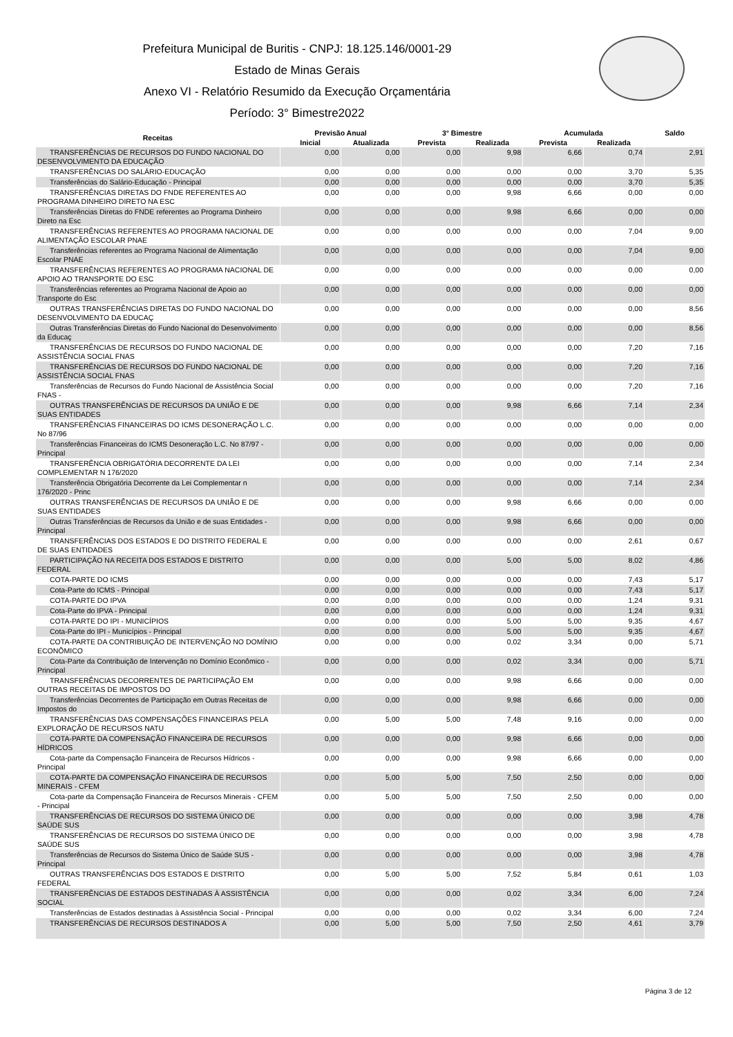Prefeitura Municipal de Buritis - CNPJ: 18.125.146/0001-29
Estado de Minas Gerais
Anexo VI - Relatório Resumido da Execução Orçamentária
Período: 3° Bimestre2022
| Receitas | Previsão Anual | | 3° Bimestre | | Acumulada | | Saldo |
| --- | --- | --- | --- | --- | --- | --- | --- |
| | Inicial | Atualizada | Prevista | Realizada | Prevista | Realizada | |
| TRANSFERÊNCIAS DE RECURSOS DO FUNDO NACIONAL DO DESENVOLVIMENTO DA EDUCAÇÃO | 0,00 | 0,00 | 0,00 | 9,98 | 6,66 | 0,74 | 2,91 |
| TRANSFERÊNCIAS DO SALÁRIO-EDUCAÇÃO | 0,00 | 0,00 | 0,00 | 0,00 | 0,00 | 3,70 | 5,35 |
| Transferências do Salário-Educação - Principal | 0,00 | 0,00 | 0,00 | 0,00 | 0,00 | 3,70 | 5,35 |
| TRANSFERÊNCIAS DIRETAS DO FNDE REFERENTES AO PROGRAMA DINHEIRO DIRETO NA ESC | 0,00 | 0,00 | 0,00 | 9,98 | 6,66 | 0,00 | 0,00 |
| Transferências Diretas do FNDE referentes ao Programa Dinheiro Direto na Esc | 0,00 | 0,00 | 0,00 | 9,98 | 6,66 | 0,00 | 0,00 |
| TRANSFERÊNCIAS REFERENTES AO PROGRAMA NACIONAL DE ALIMENTAÇÃO ESCOLAR PNAE | 0,00 | 0,00 | 0,00 | 0,00 | 0,00 | 7,04 | 9,00 |
| Transferências referentes ao Programa Nacional de Alimentação Escolar PNAE | 0,00 | 0,00 | 0,00 | 0,00 | 0,00 | 7,04 | 9,00 |
| TRANSFERÊNCIAS REFERENTES AO PROGRAMA NACIONAL DE APOIO AO TRANSPORTE DO ESC | 0,00 | 0,00 | 0,00 | 0,00 | 0,00 | 0,00 | 0,00 |
| Transferências referentes ao Programa Nacional de Apoio ao Transporte do Esc | 0,00 | 0,00 | 0,00 | 0,00 | 0,00 | 0,00 | 0,00 |
| OUTRAS TRANSFERÊNCIAS DIRETAS DO FUNDO NACIONAL DO DESENVOLVIMENTO DA EDUCAÇ | 0,00 | 0,00 | 0,00 | 0,00 | 0,00 | 0,00 | 8,56 |
| Outras Transferências Diretas do Fundo Nacional do Desenvolvimento da Educaç | 0,00 | 0,00 | 0,00 | 0,00 | 0,00 | 0,00 | 8,56 |
| TRANSFERÊNCIAS DE RECURSOS DO FUNDO NACIONAL DE ASSISTÊNCIA SOCIAL FNAS | 0,00 | 0,00 | 0,00 | 0,00 | 0,00 | 7,20 | 7,16 |
| TRANSFERÊNCIAS DE RECURSOS DO FUNDO NACIONAL DE ASSISTÊNCIA SOCIAL FNAS | 0,00 | 0,00 | 0,00 | 0,00 | 0,00 | 7,20 | 7,16 |
| Transferências de Recursos do Fundo Nacional de Assistência Social FNAS - | 0,00 | 0,00 | 0,00 | 0,00 | 0,00 | 7,20 | 7,16 |
| OUTRAS TRANSFERÊNCIAS DE RECURSOS DA UNIÃO E DE SUAS ENTIDADES | 0,00 | 0,00 | 0,00 | 9,98 | 6,66 | 7,14 | 2,34 |
| TRANSFERÊNCIAS FINANCEIRAS DO ICMS DESONERAÇÃO L.C. No 87/96 | 0,00 | 0,00 | 0,00 | 0,00 | 0,00 | 0,00 | 0,00 |
| Transferências Financeiras do ICMS Desoneração L.C. No 87/97 - Principal | 0,00 | 0,00 | 0,00 | 0,00 | 0,00 | 0,00 | 0,00 |
| TRANSFERÊNCIA OBRIGATÓRIA DECORRENTE DA LEI COMPLEMENTAR N 176/2020 | 0,00 | 0,00 | 0,00 | 0,00 | 0,00 | 7,14 | 2,34 |
| Transferência Obrigatória Decorrente da Lei Complementar n 176/2020 - Princ | 0,00 | 0,00 | 0,00 | 0,00 | 0,00 | 7,14 | 2,34 |
| OUTRAS TRANSFERÊNCIAS DE RECURSOS DA UNIÃO E DE SUAS ENTIDADES | 0,00 | 0,00 | 0,00 | 9,98 | 6,66 | 0,00 | 0,00 |
| Outras Transferências de Recursos da União e de suas Entidades - Principal | 0,00 | 0,00 | 0,00 | 9,98 | 6,66 | 0,00 | 0,00 |
| TRANSFERÊNCIAS DOS ESTADOS E DO DISTRITO FEDERAL E DE SUAS ENTIDADES | 0,00 | 0,00 | 0,00 | 0,00 | 0,00 | 2,61 | 0,67 |
| PARTICIPAÇÃO NA RECEITA DOS ESTADOS E DISTRITO FEDERAL | 0,00 | 0,00 | 0,00 | 5,00 | 5,00 | 8,02 | 4,86 |
| COTA-PARTE DO ICMS | 0,00 | 0,00 | 0,00 | 0,00 | 0,00 | 7,43 | 5,17 |
| Cota-Parte do ICMS - Principal | 0,00 | 0,00 | 0,00 | 0,00 | 0,00 | 7,43 | 5,17 |
| COTA-PARTE DO IPVA | 0,00 | 0,00 | 0,00 | 0,00 | 0,00 | 1,24 | 9,31 |
| Cota-Parte do IPVA - Principal | 0,00 | 0,00 | 0,00 | 0,00 | 0,00 | 1,24 | 9,31 |
| COTA-PARTE DO IPI - MUNICÍPIOS | 0,00 | 0,00 | 0,00 | 5,00 | 5,00 | 9,35 | 4,67 |
| Cota-Parte do IPI - Municípios - Principal | 0,00 | 0,00 | 0,00 | 5,00 | 5,00 | 9,35 | 4,67 |
| COTA-PARTE DA CONTRIBUIÇÃO DE INTERVENÇÃO NO DOMÍNIO ECONÔMICO | 0,00 | 0,00 | 0,00 | 0,02 | 3,34 | 0,00 | 5,71 |
| Cota-Parte da Contribuição de Intervenção no Domínio Econômico - Principal | 0,00 | 0,00 | 0,00 | 0,02 | 3,34 | 0,00 | 5,71 |
| TRANSFERÊNCIAS DECORRENTES DE PARTICIPAÇÃO EM OUTRAS RECEITAS DE IMPOSTOS DO | 0,00 | 0,00 | 0,00 | 9,98 | 6,66 | 0,00 | 0,00 |
| Transferências Decorrentes de Participação em Outras Receitas de Impostos do | 0,00 | 0,00 | 0,00 | 9,98 | 6,66 | 0,00 | 0,00 |
| TRANSFERÊNCIAS DAS COMPENSAÇÕES FINANCEIRAS PELA EXPLORAÇÃO DE RECURSOS NATU | 0,00 | 5,00 | 5,00 | 7,48 | 9,16 | 0,00 | 0,00 |
| COTA-PARTE DA COMPENSAÇÃO FINANCEIRA DE RECURSOS HÍDRICOS | 0,00 | 0,00 | 0,00 | 9,98 | 6,66 | 0,00 | 0,00 |
| Cota-parte da Compensação Financeira de Recursos Hídricos - Principal | 0,00 | 0,00 | 0,00 | 9,98 | 6,66 | 0,00 | 0,00 |
| COTA-PARTE DA COMPENSAÇÃO FINANCEIRA DE RECURSOS MINERAIS - CFEM | 0,00 | 5,00 | 5,00 | 7,50 | 2,50 | 0,00 | 0,00 |
| Cota-parte da Compensação Financeira de Recursos Minerais - CFEM - Principal | 0,00 | 5,00 | 5,00 | 7,50 | 2,50 | 0,00 | 0,00 |
| TRANSFERÊNCIAS DE RECURSOS DO SISTEMA ÚNICO DE SAÚDE SUS | 0,00 | 0,00 | 0,00 | 0,00 | 0,00 | 3,98 | 4,78 |
| TRANSFERÊNCIAS DE RECURSOS DO SISTEMA ÚNICO DE SAÚDE SUS | 0,00 | 0,00 | 0,00 | 0,00 | 0,00 | 3,98 | 4,78 |
| Transferências de Recursos do Sistema Único de Saúde SUS - Principal | 0,00 | 0,00 | 0,00 | 0,00 | 0,00 | 3,98 | 4,78 |
| OUTRAS TRANSFERÊNCIAS DOS ESTADOS E DISTRITO FEDERAL | 0,00 | 5,00 | 5,00 | 7,52 | 5,84 | 0,61 | 1,03 |
| TRANSFERÊNCIAS DE ESTADOS DESTINADAS À ASSISTÊNCIA SOCIAL | 0,00 | 0,00 | 0,00 | 0,02 | 3,34 | 6,00 | 7,24 |
| Transferências de Estados destinadas à Assistência Social - Principal | 0,00 | 0,00 | 0,00 | 0,02 | 3,34 | 6,00 | 7,24 |
| TRANSFERÊNCIAS DE RECURSOS DESTINADOS A | 0,00 | 5,00 | 5,00 | 7,50 | 2,50 | 4,61 | 3,79 |
Página 3 de 12